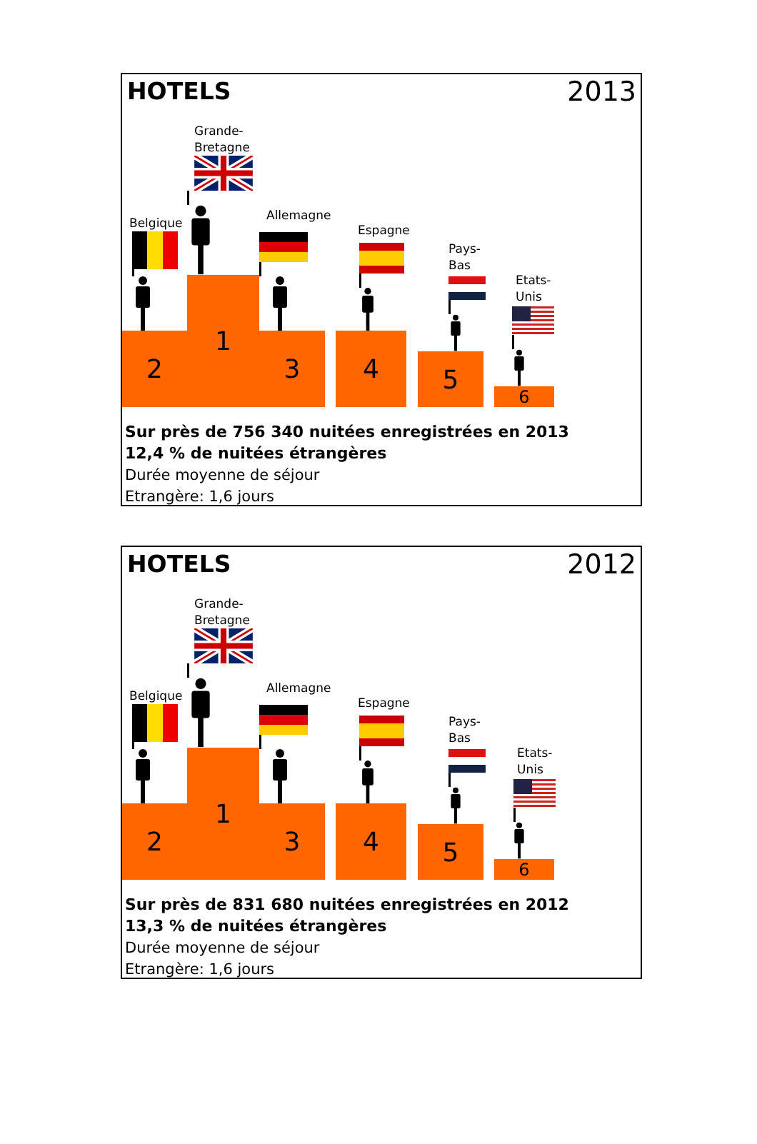HOTELS
2013
Belgique
2
Grande-
Bretagne
1
Allemagne
3
Espagne
4
Pays-Bas
5
Etats-
Unis
6
Sur près de 756 340 nuitées enregistrées en 2013
12,4 % de nuitées étrangères
Durée moyenne de séjour
Etrangère: 1,6 jours
HOTELS
2012
Belgique
2
Grande-
Bretagne
1
Allemagne
3
Espagne
4
Pays-Bas
5
Etats-
Unis
6
Sur près de 831 680 nuitées enregistrées en 2012
13,3 % de nuitées étrangères
Durée moyenne de séjour
Etrangère: 1,6 jours